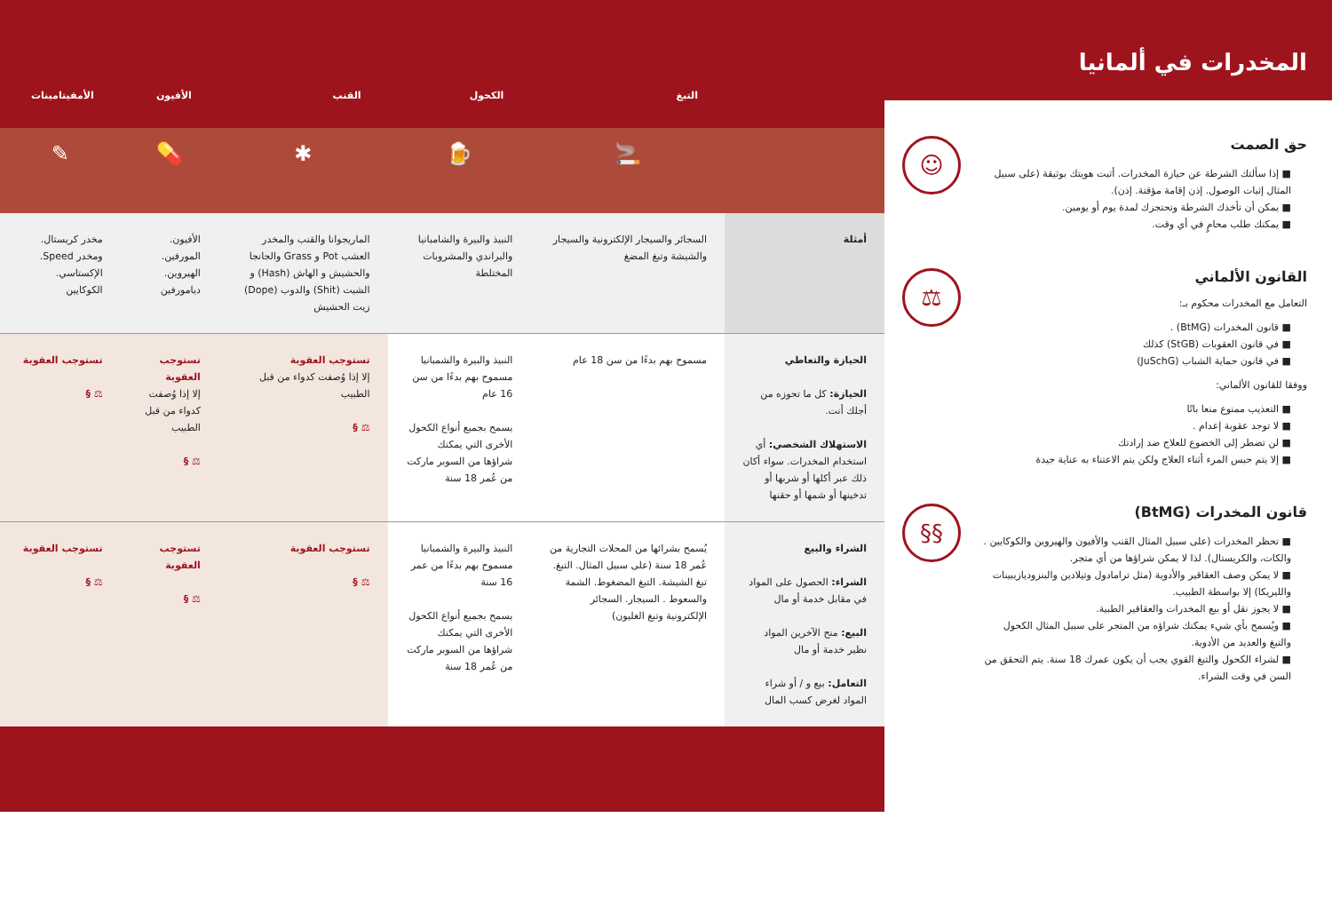المخدرات في ألمانيا
حق الصمت
■ إذا سألتك الشرطة عن حيازة المخدرات. أثبت هويتك بوثيقة (على سبيل المثال إثبات الوصول. إذن إقامة مؤقتة. إذن).
■ يمكن أن تأخذك الشرطة وتحتجزك لمدة يوم أو يومين.
■ يمكنك طلب محامٍ في أي وقت.
☺
القانون الألماني
التعامل مع المخدرات محكوم بـ:
■ قانون المخدرات (BtMG) .
■ في قانون العقوبات (StGB) كذلك
■ في قانون حماية الشباب (JuSchG)
ووفقا للقانون الألماني:
■ التعذيب ممنوع منعا باتًا
■ لا توجد عقوبة إعدام .
■ لن تضطر إلى الخضوع للعلاج ضد إرادتك
■ إلا يتم حبس المرء أثناء العلاج ولكن يتم الاعتناء به عناية جيدة
⚖
قانون المخدرات (BtMG)
■ تحظر المخدرات (على سبيل المثال القنب والأفيون والهيروين والكوكايين . والكات، والكريستال). لذا لا يمكن شراؤها من أي متجر.
■ لا يمكن وصف العقاقير والأدوية (مثل ترامادول وتيلادين والبنزوديازيبينات والليريكا) إلا بواسطة الطبيب.
■ لا يجوز نقل أو بيع المخدرات والعقاقير الطبية.
■ ويُسمح بأي شيء يمكنك شراؤه من المتجر على سبيل المثال الكحول والتبغ والعديد من الأدوية.
■ لشراء الكحول والتبغ القوي يجب أن يكون عمرك 18 سنة. يتم التحقق من السن في وقت الشراء.
§§
| | التبغ | الكحول | القنب | الأفيون | الأمفيتامينات |
| --- | --- | --- | --- | --- | --- |
| | 🚬 | 🍺 | ✱ | 💊 | ✎ |
| أمثلة | السجائر والسيجار الإلكترونية والسيجار والشيشة وتبغ المضغ | النبيذ والبيرة والشامبانيا والبراندي والمشروبات المختلطة | الماريجوانا والقنب والمخدر العشب Pot و Grass والجانجا والحشيش و الهاش (Hash) و الشيت (Shit) والدوب (Dope) زيت الحشيش | الأفيون. المورفين. الهيروين. ديامورفين | مخدر كريستال. ومخدر Speed. الإكستاسي. الكوكايين |
| الحيازة والتعاطي الحيازة: كل ما تحوزه من أجلك أنت. الاستهلاك الشخصي: أي استخدام المخدرات. سواء أكان ذلك عبر أكلها أو شربها أو تدخينها أو شمها أو حقنها | مسموح بهم بدءًا من سن 18 عام | النبيذ والبيرة والشمبانيا مسموح بهم بدءًا من سن 16 عام يسمح بجميع أنواع الكحول الأخرى التي يمكنك شراؤها من السوبر ماركت من عُمر 18 سنة | تستوجب العقوبة إلا إذا وُصفت كدواء من قبل الطبيب ⚖ § | تستوجب العقوبة إلا إذا وُصفت كدواء من قبل الطبيب ⚖ § | تستوجب العقوبة ⚖ § |
| الشراء والبيع الشراء: الحصول على المواد في مقابل خدمة أو مال البيع: منح الآخرين المواد نظير خدمة أو مال التعامل: بيع و / أو شراء المواد لغرض كسب المال | يُسمح بشرائها من المحلات التجارية من عُمر 18 سنة (على سبيل المثال. التبغ. تبغ الشيشة. التبغ المضغوط. الشمة والسعوط . السيجار. السجائر الإلكترونية وتبغ الغليون) | النبيذ والبيرة والشمبانيا مسموح بهم بدءًا من عمر 16 سنة يسمح بجميع أنواع الكحول الأخرى التي يمكنك شراؤها من السوبر ماركت من عُمر 18 سنة | تستوجب العقوبة ⚖ § | تستوجب العقوبة ⚖ § | تستوجب العقوبة ⚖ § |